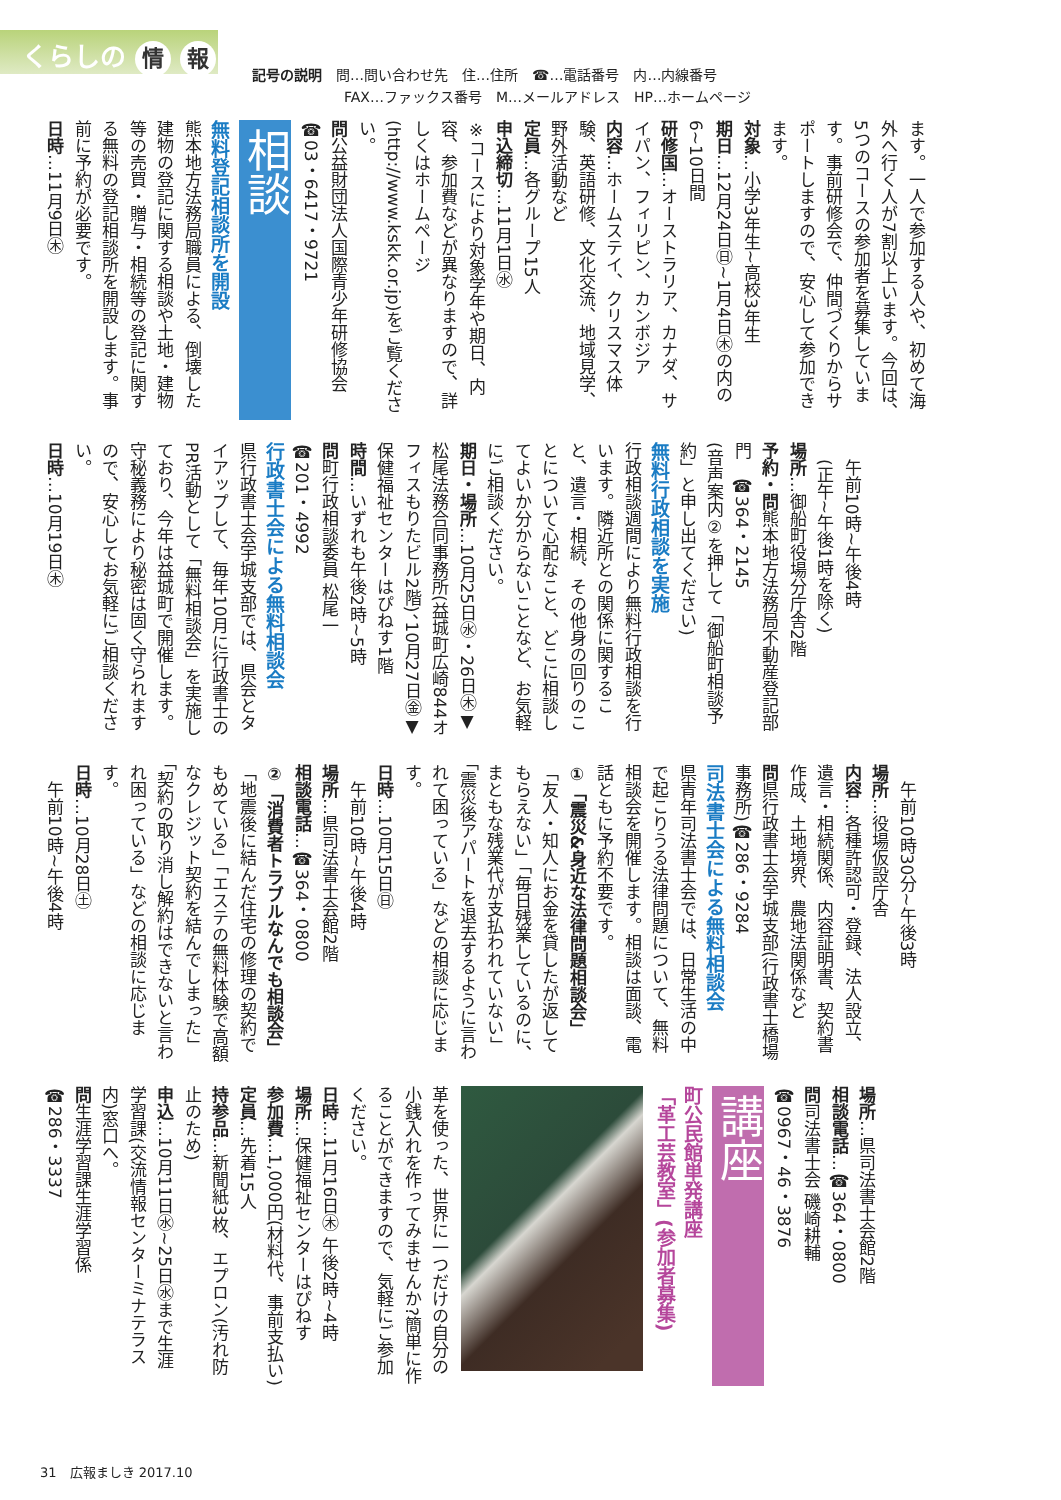くらしの 情 報
記号の説明　問…問い合わせ先　住…住所　☎…電話番号　内…内線番号
FAX…ファックス番号　M…メールアドレス　HP…ホームページ
ます。一人で参加する人や、初めて海外へ行く人が7割以上います。今回は、5つのコースの参加者を募集しています。事前研修会で、仲間づくりからサポートしますので、安心して参加できます。
対象…小学3年生~高校3年生
期日…12月24日㊐~1月4日㊍の内の6~10日間
研修国…オーストラリア、カナダ、サイパン、フィリピン、カンボジア
内容…ホームステイ、クリスマス体験、英語研修、文化交流、地域見学、野外活動など
定員…各グループ15人
申込締切…11月1日㊌
※コースにより対象学年や期日、内容、参加費などが異なりますので、詳しくはホームページ(http://www.kskk.or.jp)をご覧ください。
問公益財団法人国際青少年研修協会
☎03・6417・9721
相談
無料登記相談所を開設
熊本地方法務局職員による、倒壊した建物の登記に関する相談や土地・建物等の売買・贈与・相続等の登記に関する無料の登記相談所を開設します。事前に予約が必要です。
日時…11月9日㊍
　午前10時~午後4時
　(正午~午後1時を除く)
場所…御船町役場分庁舎2階
予約・問熊本地方法務局不動産登記部門　☎364・2145
(音声案内②を押して「御船町相談予約」と申し出てください)
無料行政相談を実施
行政相談週間により無料行政相談を行います。隣近所との関係に関すること、遺言・相続、その他身の回りのことについて心配なこと、どこに相談してよいか分からないことなど、お気軽にご相談ください。
期日・場所…10月25日㊌・26日㊍▼松尾法務合同事務所(益城町広崎844オフィスもりたビル2階)、10月27日㊎▼保健福祉センターはぴねす1階
時間…いずれも午後2時~5時
問町行政相談委員 松尾一
☎201・4992
行政書士会による無料相談会
県行政書士会宇城支部では、県会とタイアップして、毎年10月に行政書士のPR活動として「無料相談会」を実施しており、今年は益城町で開催します。守秘義務により秘密は固く守られますので、安心してお気軽にご相談ください。
日時…10月19日㊍
　午前10時30分~午後3時
場所…役場仮設庁舎
内容…各種許認可・登録、法人設立、遺言・相続関係、内容証明書、契約書作成、土地境界、農地法関係など
問県行政書士会宇城支部(行政書士橋場事務所)☎286・9284
司法書士会による無料相談会
県青年司法書士会では、日常生活の中で起こりうる法律問題について、無料相談会を開催します。相談は面談、電話ともに予約不要です。
①「震災&身近な法律問題相談会」
「友人・知人にお金を貸したが返してもらえない」「毎日残業しているのに、まともな残業代が支払われていない」「震災後アパートを退去するように言われて困っている」などの相談に応じます。
日時…10月15日㊐
　午前10時~午後4時
場所…県司法書士会館2階
相談電話…☎364・0800
②「消費者トラブルなんでも相談会」
「地震後に結んだ住宅の修理の契約でもめている」「エステの無料体験で高額なクレジット契約を結んでしまった」「契約の取り消し解約はできないと言われ困っている」などの相談に応じます。
日時…10月28日㊏
　午前10時~午後4時
場所…県司法書士会館2階
相談電話…☎364・0800
問司法書士会 磯崎耕輔
☎0967・46・3876
講座
町公民館単発講座
「革工芸教室」(参加者募集)
革を使った、世界に一つだけの自分の小銭入れを作ってみませんか?簡単に作ることができますので、気軽にご参加ください。
日時…11月16日㊍ 午後2時~4時
場所…保健福祉センターはぴねす
参加費…1,000円(材料代、事前支払い)
定員…先着15人
持参品…新聞紙3枚、エプロン(汚れ防止のため)
申込…10月11日㊌~25日㊌まで生涯学習課(交流情報センターミナテラス内)窓口へ。
問生涯学習課生涯学習係
☎286・3337
31　広報ましき 2017.10